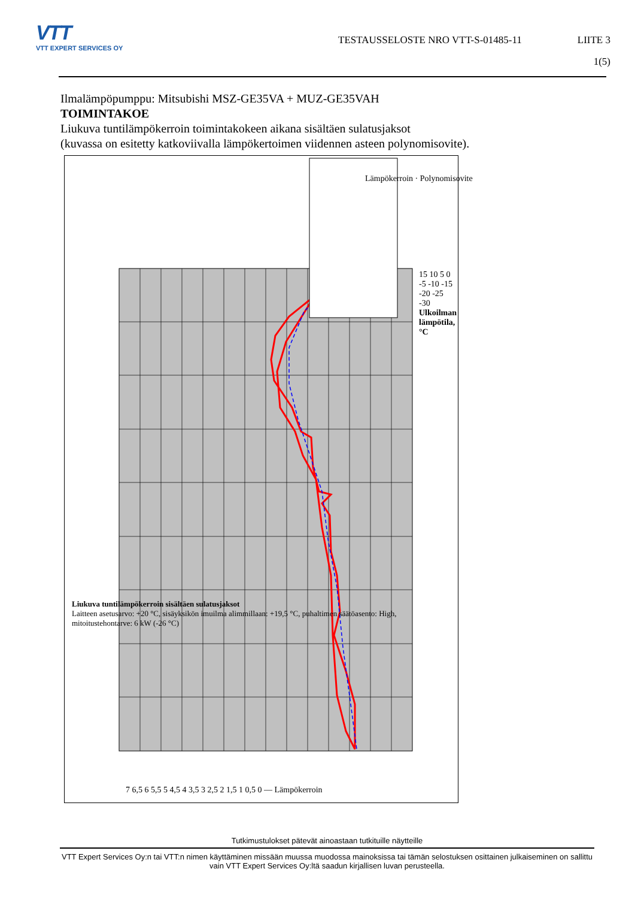VTT
VTT EXPERT SERVICES OY
TESTAUSSELOSTE NRO VTT-S-01485-11
LIITE 3
1(5)
Ilmalämpöpumppu: Mitsubishi MSZ-GE35VA + MUZ-GE35VAH
TOIMINTAKOE
Liukuva tuntilämpökerroin toimintakokeen aikana sisältäen sulatusjaksot
(kuvassa on esitetty katkoviivalla lämpökertoimen viidennen asteen polynomisovite).
Lämpökerroin · Polynomisovite
7 6,5 6 5,5 5 4,5 4 3,5 3 2,5 2 1,5 1 0,5 0 — Lämpökerroin
15 10 5 0 -5 -10 -15 -20 -25 -30
Ulkoilman lämpötila, °C
Liukuva tuntilämpökerroin sisältäen sulatusjaksot
Laitteen asetusarvo: +20 °C, sisäyksikön imuilma alimmillaan: +19,5 °C, puhaltimen säätöasento: High, mitoitustehontarve: 6 kW (-26 °C)
Tutkimustulokset pätevät ainoastaan tutkituille näytteille
VTT Expert Services Oy:n tai VTT:n nimen käyttäminen missään muussa muodossa mainoksissa tai tämän selostuksen osittainen julkaiseminen on sallittu vain VTT Expert Services Oy:ltä saadun kirjallisen luvan perusteella.